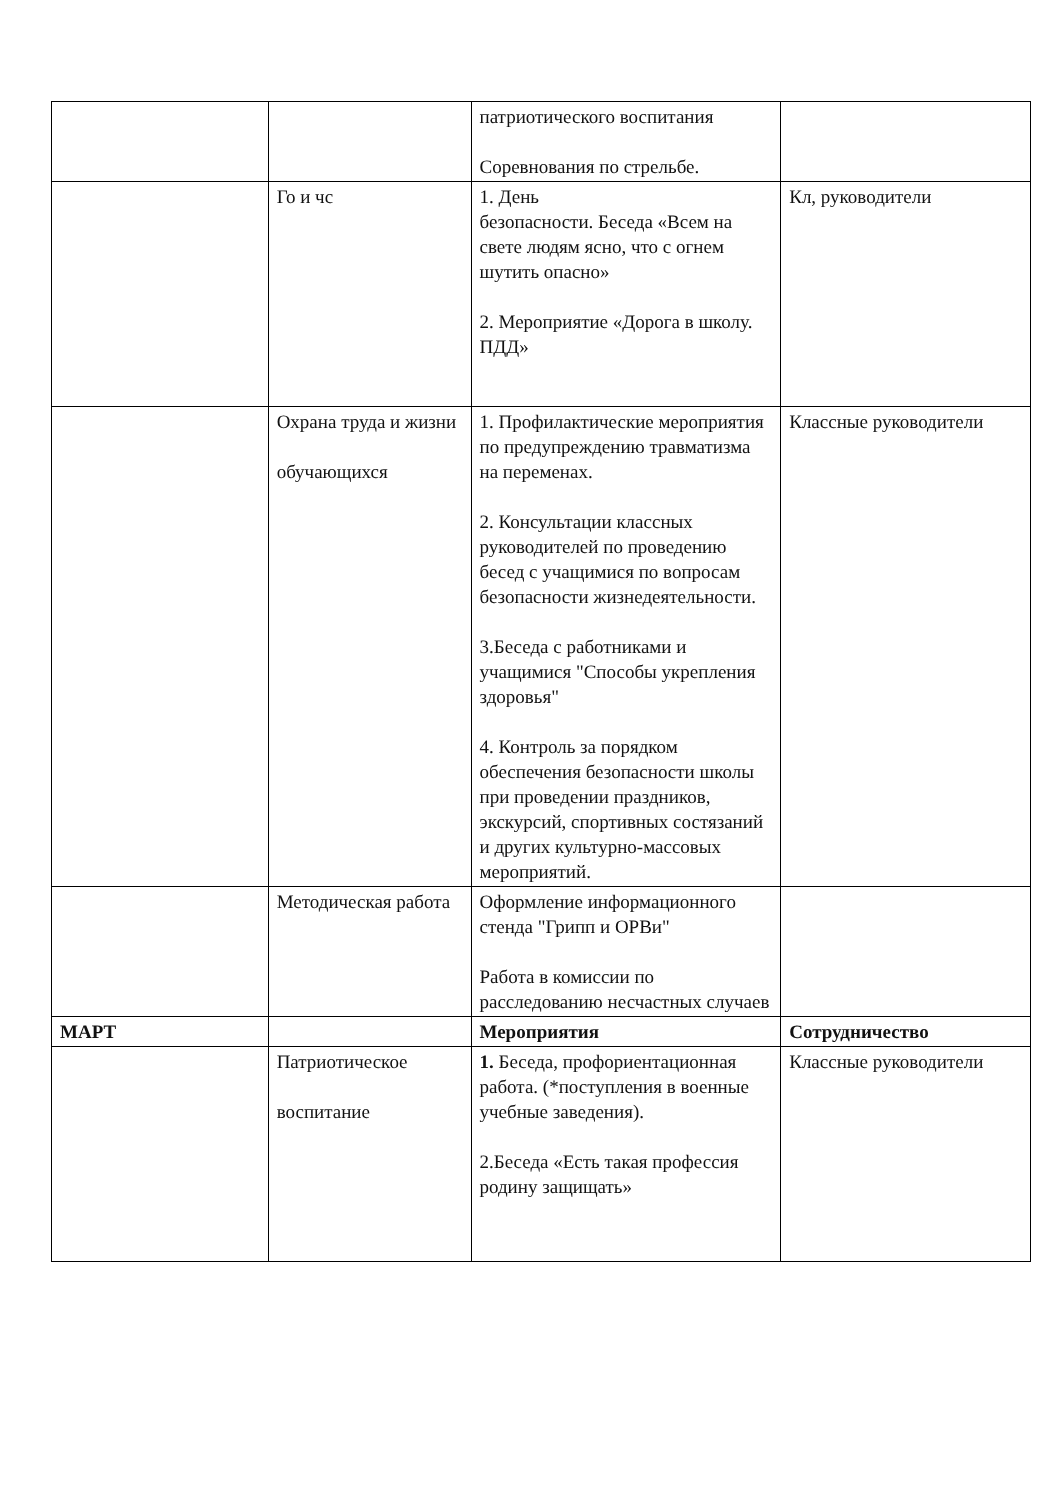| | | патриотического воспитания Соревнования по стрельбе. | |
| | Го и чс | 1. День безопасности. Беседа «Всем на свете людям ясно, что с огнем шутить опасно» 2. Мероприятие «Дорога в школу. ПДД» | Кл, руководители |
| | Охрана труда и жизни обучающихся | 1. Профилактические мероприятия по предупреждению травматизма на переменах. 2. Консультации классных руководителей по проведению бесед с учащимися по вопросам безопасности жизнедеятельности. 3.Беседа с работниками и учащимися "Способы укрепления здоровья" 4. Контроль за порядком обеспечения безопасности школы при проведении праздников, экскурсий, спортивных состязаний и других культурно-массовых мероприятий. | Классные руководители |
| | Методическая работа | Оформление информационного стенда "Грипп и ОРВи" Работа в комиссии по расследованию несчастных случаев | |
| МАРТ | | Мероприятия | Сотрудничество |
| | Патриотическое воспитание | 1. Беседа, профориентационная работа. (*поступления в военные учебные заведения). 2.Беседа «Есть такая профессия родину защищать» | Классные руководители |